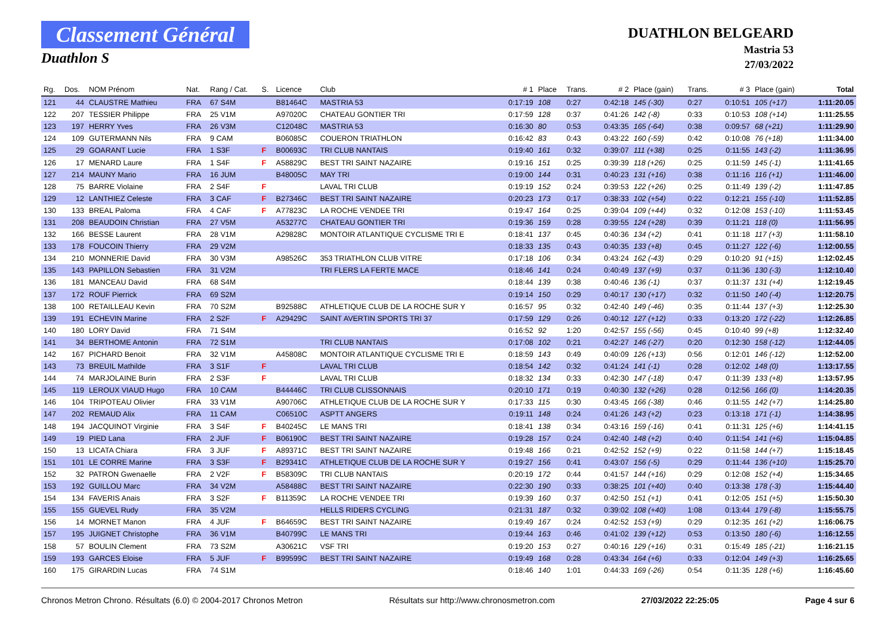Classement Général
Duathlon S
DUATHLON BELGEARD
Mastria 53
27/03/2022
| Rg. | Dos. | NOM Prénom | Nat. | Rang / Cat. | S. | Licence | Club | # 1 | Place | Trans. | # 2 | Place (gain) | Trans. | # 3 | Place (gain) | Total |
| --- | --- | --- | --- | --- | --- | --- | --- | --- | --- | --- | --- | --- | --- | --- | --- | --- |
| 121 | 44 | CLAUSTRE Mathieu | FRA | 67 S4M | | B81464C | MASTRIA 53 | 0:17:19 | 108 | 0:27 | 0:42:18 | 145 (-30) | 0:27 | 0:10:51 | 105 (+17) | 1:11:20.05 |
| 122 | 207 | TESSIER Philippe | FRA | 25 V1M | | A97020C | CHATEAU GONTIER TRI | 0:17:59 | 128 | 0:37 | 0:41:26 | 142 (-8) | 0:33 | 0:10:53 | 108 (+14) | 1:11:25.55 |
| 123 | 197 | HERRY Yves | FRA | 26 V3M | | C12048C | MASTRIA 53 | 0:16:30 | 80 | 0:53 | 0:43:35 | 165 (-64) | 0:38 | 0:09:57 | 68 (+21) | 1:11:29.90 |
| 124 | 109 | GUTERMANN Nils | FRA | 9 CAM | | B06085C | COUERON TRIATHLON | 0:16:42 | 83 | 0:43 | 0:43:22 | 160 (-59) | 0:42 | 0:10:08 | 76 (+18) | 1:11:34.00 |
| 125 | 29 | GOARANT Lucie | FRA | 1 S3F | F | B00693C | TRI CLUB NANTAIS | 0:19:40 | 161 | 0:32 | 0:39:07 | 111 (+38) | 0:25 | 0:11:55 | 143 (-2) | 1:11:36.95 |
| 126 | 17 | MENARD Laure | FRA | 1 S4F | F | A58829C | BEST TRI SAINT NAZAIRE | 0:19:16 | 151 | 0:25 | 0:39:39 | 118 (+26) | 0:25 | 0:11:59 | 145 (-1) | 1:11:41.65 |
| 127 | 214 | MAUNY Mario | FRA | 16 JUM | | B48005C | MAY TRI | 0:19:00 | 144 | 0:31 | 0:40:23 | 131 (+16) | 0:38 | 0:11:16 | 116 (+1) | 1:11:46.00 |
| 128 | 75 | BARRE Violaine | FRA | 2 S4F | F | | LAVAL TRI CLUB | 0:19:19 | 152 | 0:24 | 0:39:53 | 122 (+26) | 0:25 | 0:11:49 | 139 (-2) | 1:11:47.85 |
| 129 | 12 | LANTHIEZ Celeste | FRA | 3 CAF | F | B27346C | BEST TRI SAINT NAZAIRE | 0:20:23 | 173 | 0:17 | 0:38:33 | 102 (+54) | 0:22 | 0:12:21 | 155 (-10) | 1:11:52.85 |
| 130 | 133 | BREAL Paloma | FRA | 4 CAF | F | A77823C | LA ROCHE VENDEE TRI | 0:19:47 | 164 | 0:25 | 0:39:04 | 109 (+44) | 0:32 | 0:12:08 | 153 (-10) | 1:11:53.45 |
| 131 | 208 | BEAUDOIN Christian | FRA | 27 V5M | | A53277C | CHATEAU GONTIER TRI | 0:19:36 | 159 | 0:28 | 0:39:55 | 124 (+28) | 0:39 | 0:11:21 | 118 (0) | 1:11:56.95 |
| 132 | 166 | BESSE Laurent | FRA | 28 V1M | | A29828C | MONTOIR ATLANTIQUE CYCLISME TRI E | 0:18:41 | 137 | 0:45 | 0:40:36 | 134 (+2) | 0:41 | 0:11:18 | 117 (+3) | 1:11:58.10 |
| 133 | 178 | FOUCOIN Thierry | FRA | 29 V2M | | | | 0:18:33 | 135 | 0:43 | 0:40:35 | 133 (+8) | 0:45 | 0:11:27 | 122 (-6) | 1:12:00.55 |
| 134 | 210 | MONNERIE David | FRA | 30 V3M | | A98526C | 353 TRIATHLON CLUB VITRE | 0:17:18 | 106 | 0:34 | 0:43:24 | 162 (-43) | 0:29 | 0:10:20 | 91 (+15) | 1:12:02.45 |
| 135 | 143 | PAPILLON Sebastien | FRA | 31 V2M | | | TRI FLERS LA FERTE MACE | 0:18:46 | 141 | 0:24 | 0:40:49 | 137 (+9) | 0:37 | 0:11:36 | 130 (-3) | 1:12:10.40 |
| 136 | 181 | MANCEAU David | FRA | 68 S4M | | | | 0:18:44 | 139 | 0:38 | 0:40:46 | 136 (-1) | 0:37 | 0:11:37 | 131 (+4) | 1:12:19.45 |
| 137 | 172 | ROUF Pierrick | FRA | 69 S2M | | | | 0:19:14 | 150 | 0:29 | 0:40:17 | 130 (+17) | 0:32 | 0:11:50 | 140 (-4) | 1:12:20.75 |
| 138 | 100 | RETAILLEAU Kevin | FRA | 70 S2M | | B92588C | ATHLETIQUE CLUB DE LA ROCHE SUR Y | 0:16:57 | 95 | 0:32 | 0:42:40 | 149 (-46) | 0:35 | 0:11:44 | 137 (+3) | 1:12:25.30 |
| 139 | 191 | ECHEVIN Marine | FRA | 2 S2F | F | A29429C | SAINT AVERTIN SPORTS TRI 37 | 0:17:59 | 129 | 0:26 | 0:40:12 | 127 (+12) | 0:33 | 0:13:20 | 172 (-22) | 1:12:26.85 |
| 140 | 180 | LORY David | FRA | 71 S4M | | | | 0:16:52 | 92 | 1:20 | 0:42:57 | 155 (-56) | 0:45 | 0:10:40 | 99 (+8) | 1:12:32.40 |
| 141 | 34 | BERTHOME Antonin | FRA | 72 S1M | | | TRI CLUB NANTAIS | 0:17:08 | 102 | 0:21 | 0:42:27 | 146 (-27) | 0:20 | 0:12:30 | 158 (-12) | 1:12:44.05 |
| 142 | 167 | PICHARD Benoit | FRA | 32 V1M | | A45808C | MONTOIR ATLANTIQUE CYCLISME TRI E | 0:18:59 | 143 | 0:49 | 0:40:09 | 126 (+13) | 0:56 | 0:12:01 | 146 (-12) | 1:12:52.00 |
| 143 | 73 | BREUIL Mathilde | FRA | 3 S1F | F | | LAVAL TRI CLUB | 0:18:54 | 142 | 0:32 | 0:41:24 | 141 (-1) | 0:28 | 0:12:02 | 148 (0) | 1:13:17.55 |
| 144 | 74 | MARJOLAINE Burin | FRA | 2 S3F | F | | LAVAL TRI CLUB | 0:18:32 | 134 | 0:33 | 0:42:30 | 147 (-18) | 0:47 | 0:11:39 | 133 (+8) | 1:13:57.95 |
| 145 | 119 | LEROUX VIAUD Hugo | FRA | 10 CAM | | B44446C | TRI CLUB CLISSONNAIS | 0:20:10 | 171 | 0:19 | 0:40:30 | 132 (+26) | 0:28 | 0:12:56 | 166 (0) | 1:14:20.35 |
| 146 | 104 | TRIPOTEAU Olivier | FRA | 33 V1M | | A90706C | ATHLETIQUE CLUB DE LA ROCHE SUR Y | 0:17:33 | 115 | 0:30 | 0:43:45 | 166 (-38) | 0:46 | 0:11:55 | 142 (+7) | 1:14:25.80 |
| 147 | 202 | REMAUD Alix | FRA | 11 CAM | | C06510C | ASPTT ANGERS | 0:19:11 | 148 | 0:24 | 0:41:26 | 143 (+2) | 0:23 | 0:13:18 | 171 (-1) | 1:14:38.95 |
| 148 | 194 | JACQUINOT Virginie | FRA | 3 S4F | F | B40245C | LE MANS TRI | 0:18:41 | 138 | 0:34 | 0:43:16 | 159 (-16) | 0:41 | 0:11:31 | 125 (+6) | 1:14:41.15 |
| 149 | 19 | PIED Lana | FRA | 2 JUF | F | B06190C | BEST TRI SAINT NAZAIRE | 0:19:28 | 157 | 0:24 | 0:42:40 | 148 (+2) | 0:40 | 0:11:54 | 141 (+6) | 1:15:04.85 |
| 150 | 13 | LICATA Chiara | FRA | 3 JUF | F | A89371C | BEST TRI SAINT NAZAIRE | 0:19:48 | 166 | 0:21 | 0:42:52 | 152 (+9) | 0:22 | 0:11:58 | 144 (+7) | 1:15:18.45 |
| 151 | 101 | LE CORRE Marine | FRA | 3 S3F | F | B29341C | ATHLETIQUE CLUB DE LA ROCHE SUR Y | 0:19:27 | 156 | 0:41 | 0:43:07 | 156 (-5) | 0:29 | 0:11:44 | 136 (+10) | 1:15:25.70 |
| 152 | 32 | PATRON Gwenaelle | FRA | 2 V2F | F | B58309C | TRI CLUB NANTAIS | 0:20:19 | 172 | 0:44 | 0:41:57 | 144 (+16) | 0:29 | 0:12:08 | 152 (+4) | 1:15:34.65 |
| 153 | 192 | GUILLOU Marc | FRA | 34 V2M | | A58488C | BEST TRI SAINT NAZAIRE | 0:22:30 | 190 | 0:33 | 0:38:25 | 101 (+40) | 0:40 | 0:13:38 | 178 (-3) | 1:15:44.40 |
| 154 | 134 | FAVERIS Anais | FRA | 3 S2F | F | B11359C | LA ROCHE VENDEE TRI | 0:19:39 | 160 | 0:37 | 0:42:50 | 151 (+1) | 0:41 | 0:12:05 | 151 (+5) | 1:15:50.30 |
| 155 | 155 | GUEVEL Rudy | FRA | 35 V2M | | | HELLS RIDERS CYCLING | 0:21:31 | 187 | 0:32 | 0:39:02 | 108 (+40) | 1:08 | 0:13:44 | 179 (-8) | 1:15:55.75 |
| 156 | 14 | MORNET Manon | FRA | 4 JUF | F | B64659C | BEST TRI SAINT NAZAIRE | 0:19:49 | 167 | 0:24 | 0:42:52 | 153 (+9) | 0:29 | 0:12:35 | 161 (+2) | 1:16:06.75 |
| 157 | 195 | JUIGNET Christophe | FRA | 36 V1M | | B40799C | LE MANS TRI | 0:19:44 | 163 | 0:46 | 0:41:02 | 139 (+12) | 0:53 | 0:13:50 | 180 (-6) | 1:16:12.55 |
| 158 | 57 | BOULIN Clement | FRA | 73 S2M | | A30621C | VSF TRI | 0:19:20 | 153 | 0:27 | 0:40:16 | 129 (+16) | 0:31 | 0:15:49 | 185 (-21) | 1:16:21.15 |
| 159 | 193 | GARCES Eloise | FRA | 5 JUF | F | B99599C | BEST TRI SAINT NAZAIRE | 0:19:49 | 168 | 0:28 | 0:43:34 | 164 (+6) | 0:33 | 0:12:04 | 149 (+3) | 1:16:25.65 |
| 160 | 175 | GIRARDIN Lucas | FRA | 74 S1M | | | | 0:18:46 | 140 | 1:01 | 0:44:33 | 169 (-26) | 0:54 | 0:11:35 | 128 (+6) | 1:16:45.60 |
Chronos Metron Chrono. Résultats (6.0) © 2004-2017 Chronos Metron Résultats sur http://www.chronosmetron.com 27/03/2022 22:25:05 Page 4 sur 6